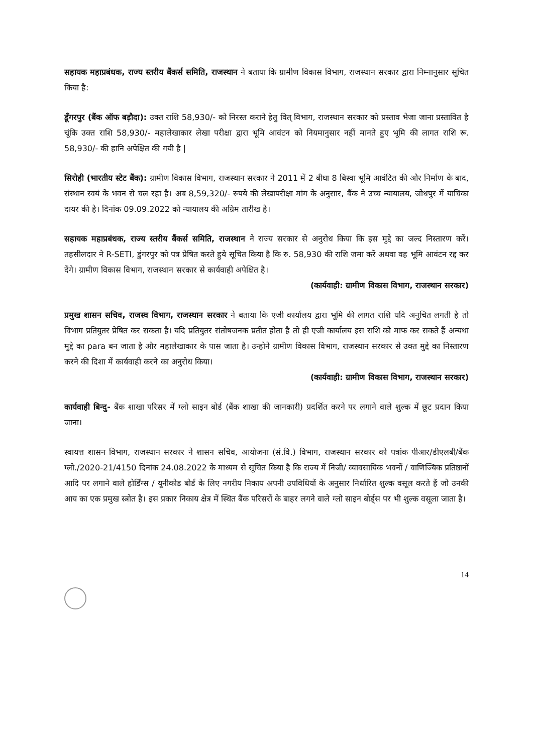सहायक महाप्रबंधक, राज्य स्तरीय बैंकर्स समिति, राजस्थान ने बताया कि ग्रामीण विकास विभाग, राजस्थान सरकार द्वारा निम्नानुसार सूचित किया है:
डूँगरपुर (बैंक ऑफ बड़ौदा): उक्त राशि 58,930/- को निरस्त कराने हेतु वित् विभाग, राजस्थान सरकार को प्रस्ताव भेजा जाना प्रस्तावित है चूंकि उक्त राशि 58,930/- महालेखाकार लेखा परीक्षा द्वारा भूमि आवंटन को नियमानुसार नहीं मानते हुए भूमि की लागत राशि रू. 58,930/- की हानि अपेक्षित की गयी है |
सिरोही (भारतीय स्टेट बैंक): ग्रामीण विकास विभाग, राजस्थान सरकार ने 2011 में 2 बीघा 8 बिस्वा भूमि आवंटित की और निर्माण के बाद, संस्थान स्वयं के भवन से चल रहा है। अब 8,59,320/- रुपये की लेखापरीक्षा मांग के अनुसार, बैंक ने उच्च न्यायालय, जोधपुर में याचिका दायर की है। दिनांक 09.09.2022 को न्यायालय की अग्रिम तारीख है।
सहायक महाप्रबंधक, राज्य स्तरीय बैंकर्स समिति, राजस्थान ने राज्य सरकार से अनुरोध किया कि इस मुद्दे का जल्द निस्तारण करें। तहसीलदार ने R-SETI, डुंगरपुर को पत्र प्रेषित करते हुये सूचित किया है कि रु. 58,930 की राशि जमा करें अथवा वह भूमि आवंटन रद्द कर देंगे। ग्रामीण विकास विभाग, राजस्थान सरकार से कार्यवाही अपेक्षित है।
(कार्यवाही: ग्रामीण विकास विभाग, राजस्थान सरकार)
प्रमुख शासन सचिव, राजस्व विभाग, राजस्थान सरकार ने बताया कि एजी कार्यालय द्वारा भूमि की लागत राशि यदि अनुचित लगती है तो विभाग प्रतियुतर प्रेषित कर सकता है। यदि प्रतियुतर संतोषजनक प्रतीत होता है तो ही एजी कार्यालय इस राशि को माफ कर सकते हैं अन्यथा मुद्दे का para बन जाता है और महालेखाकार के पास जाता है। उन्होने ग्रामीण विकास विभाग, राजस्थान सरकार से उक्त मुद्दे का निस्तारण करने की दिशा में कार्यवाही करने का अनुरोध किया।
(कार्यवाही: ग्रामीण विकास विभाग, राजस्थान सरकार)
कार्यवाही बिन्दु- बैंक शाखा परिसर में ग्लो साइन बोर्ड (बैंक शाखा की जानकारी) प्रदर्शित करने पर लगाने वाले शुल्क में छूट प्रदान किया जाना।
स्वायत्त शासन विभाग, राजस्थान सरकार ने शासन सचिव, आयोजना (सं.वि.) विभाग, राजस्थान सरकार को पत्रांक पीआर/डीएलबी/बैंक ग्लो./2020-21/4150 दिनांक 24.08.2022 के माध्यम से सूचित किया है कि राज्य में निजी/ व्यावसायिक भवनों / वाणिज्यिक प्रतिष्ठानों आदि पर लगाने वाले होर्डिंग्स / यूनीकोड बोर्ड के लिए नगरीय निकाय अपनी उपविधियों के अनुसार निर्धारित शुल्क वसूल करते हैं जो उनकी आय का एक प्रमुख स्त्रोत है। इस प्रकार निकाय क्षेत्र में स्थित बैंक परिसरों के बाहर लगने वाले ग्लो साइन बोर्ड्स पर भी शुल्क वसूला जाता है।
14